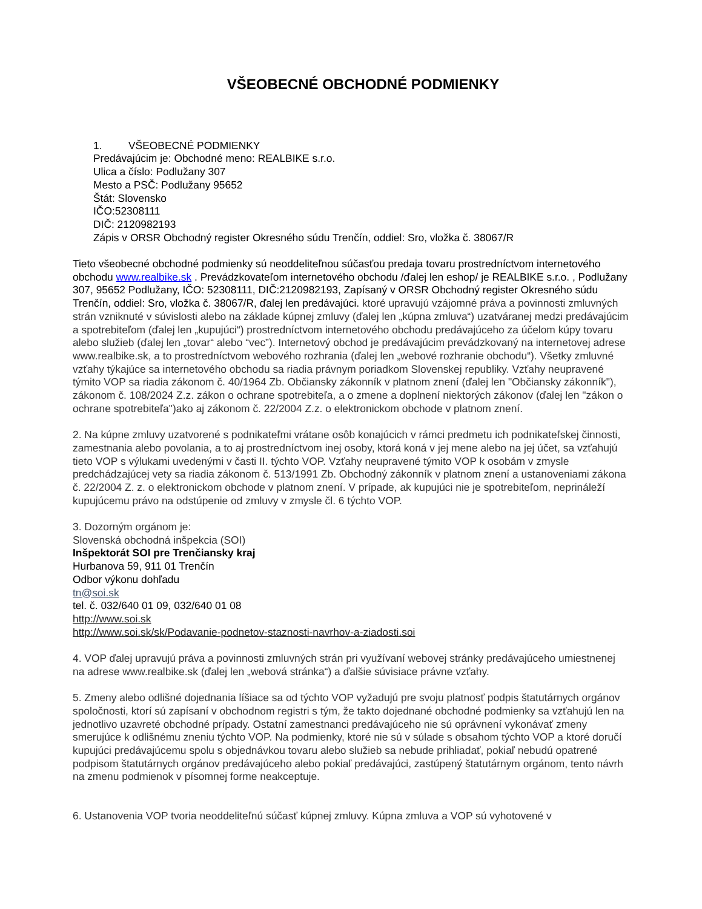VŠEOBECNÉ OBCHODNÉ PODMIENKY
1. VŠEOBECNÉ PODMIENKY
Predávajúcim je: Obchodné meno: REALBIKE s.r.o.
Ulica a číslo: Podlužany 307
Mesto a PSČ: Podlužany 95652
Štát: Slovensko
IČO:52308111
DIČ: 2120982193
Zápis v ORSR Obchodný register Okresného súdu Trenčín, oddiel: Sro, vložka č. 38067/R
Tieto všeobecné obchodné podmienky sú neoddeliteľnou súčasťou predaja tovaru prostredníctvom internetového obchodu www.realbike.sk . Prevádzkovateľom internetového obchodu /ďalej len eshop/ je REALBIKE s.r.o. , Podlužany 307, 95652 Podlužany, IČO: 52308111, DIČ:2120982193, Zapísaný v ORSR Obchodný register Okresného súdu Trenčín, oddiel: Sro, vložka č. 38067/R, ďalej len predávajúci. ktoré upravujú vzájomné práva a povinnosti zmluvných strán vzniknuté v súvislosti alebo na základe kúpnej zmluvy (ďalej len „kúpna zmluva“) uzatváranej medzi predávajúcim a spotrebiteľom (ďalej len „kupujúci“) prostredníctvom internetového obchodu predávajúceho za účelom kúpy tovaru alebo služieb (ďalej len „tovar“ alebo “vec”). Internetový obchod je predávajúcim prevádzkovaný na internetovej adrese www.realbike.sk, a to prostredníctvom webového rozhrania (ďalej len „webové rozhranie obchodu“). Všetky zmluvné vzťahy týkajúce sa internetového obchodu sa riadia právnym poriadkom Slovenskej republiky. Vzťahy neupravené týmito VOP sa riadia zákonom č. 40/1964 Zb. Občiansky zákonník v platnom znení (ďalej len "Občiansky zákonník"), zákonom č. 108/2024 Z.z. zákon o ochrane spotrebiteľa, a o zmene a doplnení niektorých zákonov (ďalej len "zákon o ochrane spotrebiteľa")ako aj zákonom č. 22/2004 Z.z. o elektronickom obchode v platnom znení.
2. Na kúpne zmluvy uzatvorené s podnikateľmi vrátane osôb konajúcich v rámci predmetu ich podnikateľskej činnosti, zamestnania alebo povolania, a to aj prostredníctvom inej osoby, ktorá koná v jej mene alebo na jej účet, sa vzťahujú tieto VOP s výlukami uvedenými v časti II. týchto VOP. Vzťahy neupravené týmito VOP k osobám v zmysle predchádzajúcej vety sa riadia zákonom č. 513/1991 Zb. Obchodný zákonník v platnom znení a ustanoveniami zákona č. 22/2004 Z. z. o elektronickom obchode v platnom znení. V prípade, ak kupujúci nie je spotrebiteľom, neprináleží kupujúcemu právo na odstúpenie od zmluvy v zmysle čl. 6 týchto VOP.
3. Dozorným orgánom je:
Slovenská obchodná inšpekcia (SOI)
Inšpektorát SOI pre Trenčiansky kraj
Hurbanova 59, 911 01 Trenčín
Odbor výkonu dohľadu
tn@soi.sk
tel. č. 032/640 01 09, 032/640 01 08
http://www.soi.sk
http://www.soi.sk/sk/Podavanie-podnetov-staznosti-navrhov-a-ziadosti.soi
4. VOP ďalej upravujú práva a povinnosti zmluvných strán pri využívaní webovej stránky predávajúceho umiestnenej na adrese www.realbike.sk (ďalej len „webová stránka“) a ďalšie súvisiace právne vzťahy.
5. Zmeny alebo odlišné dojednania líšiace sa od týchto VOP vyžadujú pre svoju platnosť podpis štatutárnych orgánov spoločnosti, ktorí sú zapísaní v obchodnom registri s tým, že takto dojednané obchodné podmienky sa vzťahujú len na jednotlivo uzavreté obchodné prípady. Ostatní zamestnanci predávajúceho nie sú oprávnení vykonávať zmeny smerujúce k odlišnému zneniu týchto VOP. Na podmienky, ktoré nie sú v súlade s obsahom týchto VOP a ktoré doručí kupujúci predávajúcemu spolu s objednávkou tovaru alebo služieb sa nebude prihliadať, pokiaľ nebudú opatrené podpisom štatutárnych orgánov predávajúceho alebo pokiaľ predávajúci, zastúpený štatutárnym orgánom, tento návrh na zmenu podmienok v písomnej forme neakceptuje.
6. Ustanovenia VOP tvoria neoddeliteľnú súčasť kúpnej zmluvy. Kúpna zmluva a VOP sú vyhotovené v